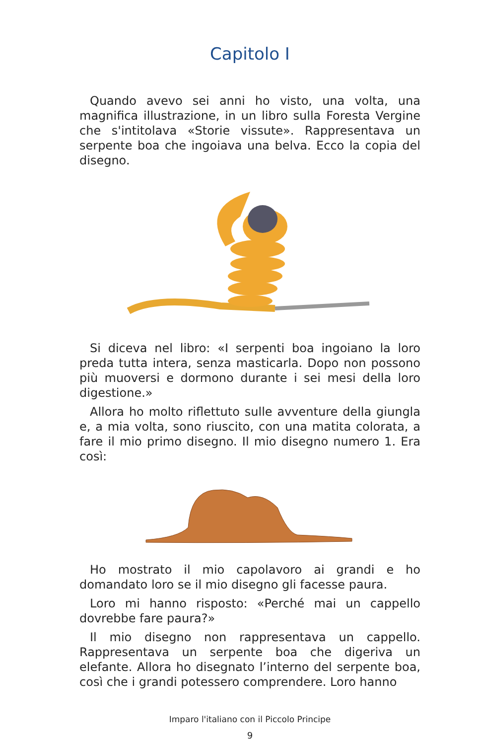Capitolo I
Quando avevo sei anni ho visto, una volta, una magnifica illustrazione, in un libro sulla Foresta Vergine che s'intitolava «Storie vissute». Rappresentava un serpente boa che ingoiava una belva. Ecco la copia del disegno.
Si diceva nel libro: «I serpenti boa ingoiano la loro preda tutta intera, senza masticarla. Dopo non possono più muoversi e dormono durante i sei mesi della loro digestione.»
Allora ho molto riflettuto sulle avventure della giungla e, a mia volta, sono riuscito, con una matita colorata, a fare il mio primo disegno. Il mio disegno numero 1. Era così:
Ho mostrato il mio capolavoro ai grandi e ho domandato loro se il mio disegno gli facesse paura.
Loro mi hanno risposto: «Perché mai un cappello dovrebbe fare paura?»
Il mio disegno non rappresentava un cappello. Rappresentava un serpente boa che digeriva un elefante. Allora ho disegnato l’interno del serpente boa, così che i grandi potessero comprendere. Loro hanno
Imparo l'italiano con il Piccolo Principe
9